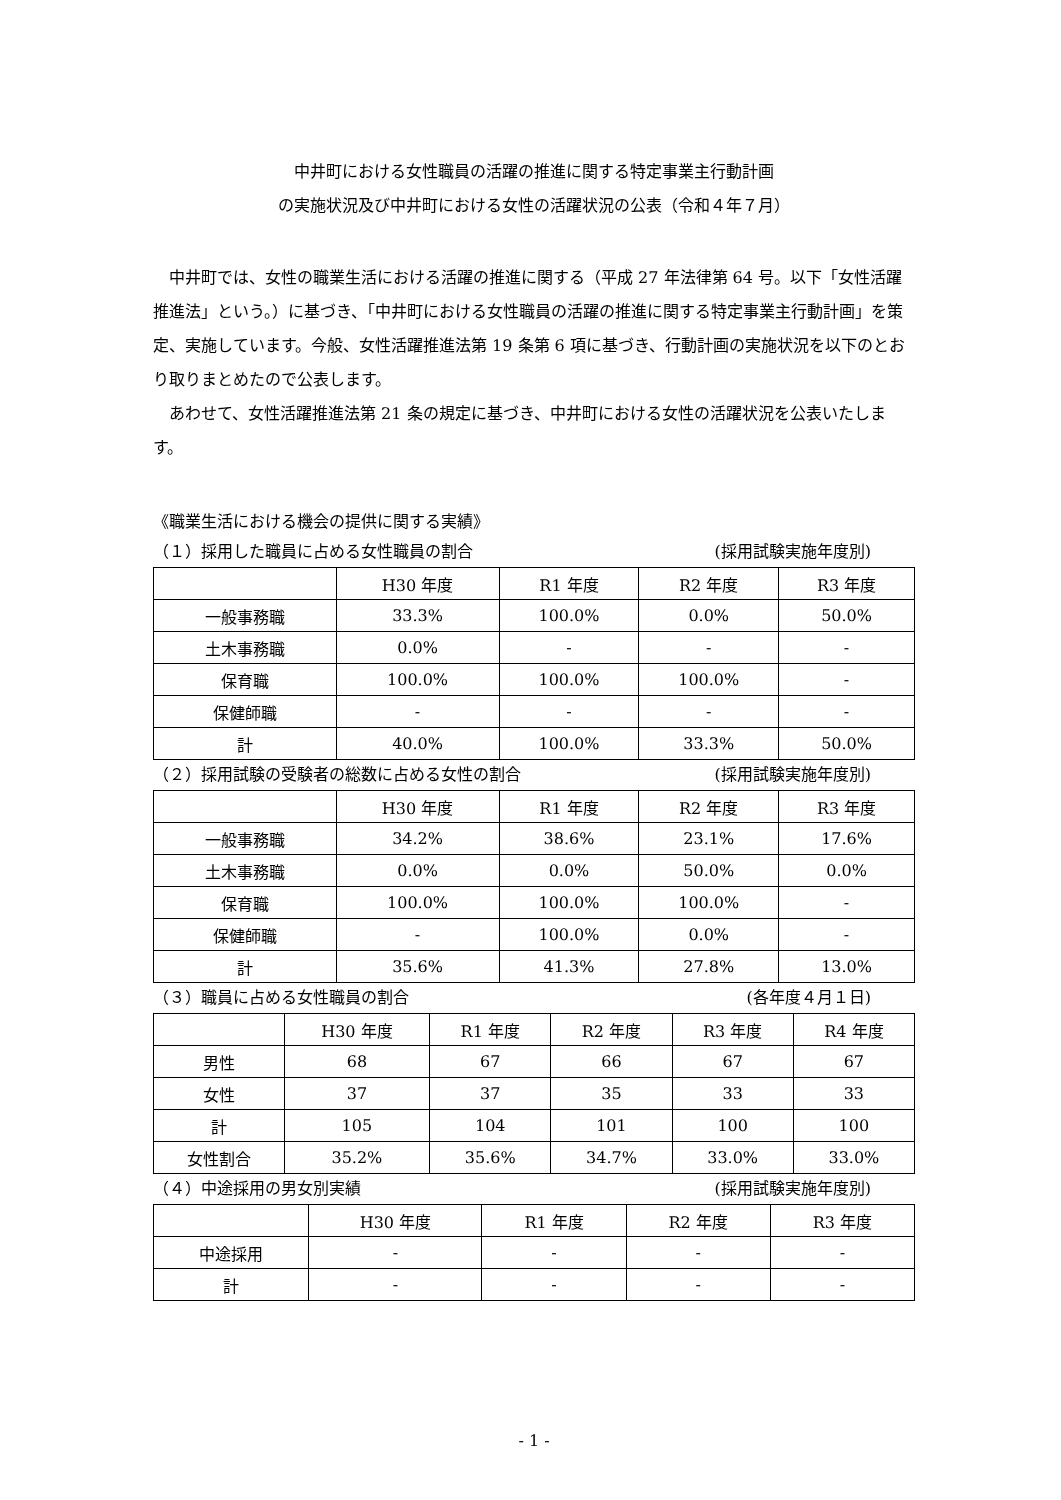中井町における女性職員の活躍の推進に関する特定事業主行動計画
の実施状況及び中井町における女性の活躍状況の公表（令和４年７月）
中井町では、女性の職業生活における活躍の推進に関する（平成 27 年法律第 64 号。以下「女性活躍推進法」という。）に基づき、「中井町における女性職員の活躍の推進に関する特定事業主行動計画」を策定、実施しています。今般、女性活躍推進法第 19 条第 6 項に基づき、行動計画の実施状況を以下のとおり取りまとめたので公表します。
あわせて、女性活躍推進法第 21 条の規定に基づき、中井町における女性の活躍状況を公表いたします。
《職業生活における機会の提供に関する実績》
（１）採用した職員に占める女性職員の割合 (採用試験実施年度別)
| | H30 年度 | R1 年度 | R2 年度 | R3 年度 |
| --- | --- | --- | --- | --- |
| 一般事務職 | 33.3% | 100.0% | 0.0% | 50.0% |
| 土木事務職 | 0.0% | - | - | - |
| 保育職 | 100.0% | 100.0% | 100.0% | - |
| 保健師職 | - | - | - | - |
| 計 | 40.0% | 100.0% | 33.3% | 50.0% |
（２）採用試験の受験者の総数に占める女性の割合 (採用試験実施年度別)
| | H30 年度 | R1 年度 | R2 年度 | R3 年度 |
| --- | --- | --- | --- | --- |
| 一般事務職 | 34.2% | 38.6% | 23.1% | 17.6% |
| 土木事務職 | 0.0% | 0.0% | 50.0% | 0.0% |
| 保育職 | 100.0% | 100.0% | 100.0% | - |
| 保健師職 | - | 100.0% | 0.0% | - |
| 計 | 35.6% | 41.3% | 27.8% | 13.0% |
（３）職員に占める女性職員の割合 (各年度４月１日)
| | H30 年度 | R1 年度 | R2 年度 | R3 年度 | R4 年度 |
| --- | --- | --- | --- | --- | --- |
| 男性 | 68 | 67 | 66 | 67 | 67 |
| 女性 | 37 | 37 | 35 | 33 | 33 |
| 計 | 105 | 104 | 101 | 100 | 100 |
| 女性割合 | 35.2% | 35.6% | 34.7% | 33.0% | 33.0% |
（４）中途採用の男女別実績 (採用試験実施年度別)
| | H30 年度 | R1 年度 | R2 年度 | R3 年度 |
| --- | --- | --- | --- | --- |
| 中途採用 | - | - | - | - |
| 計 | - | - | - | - |
- 1 -